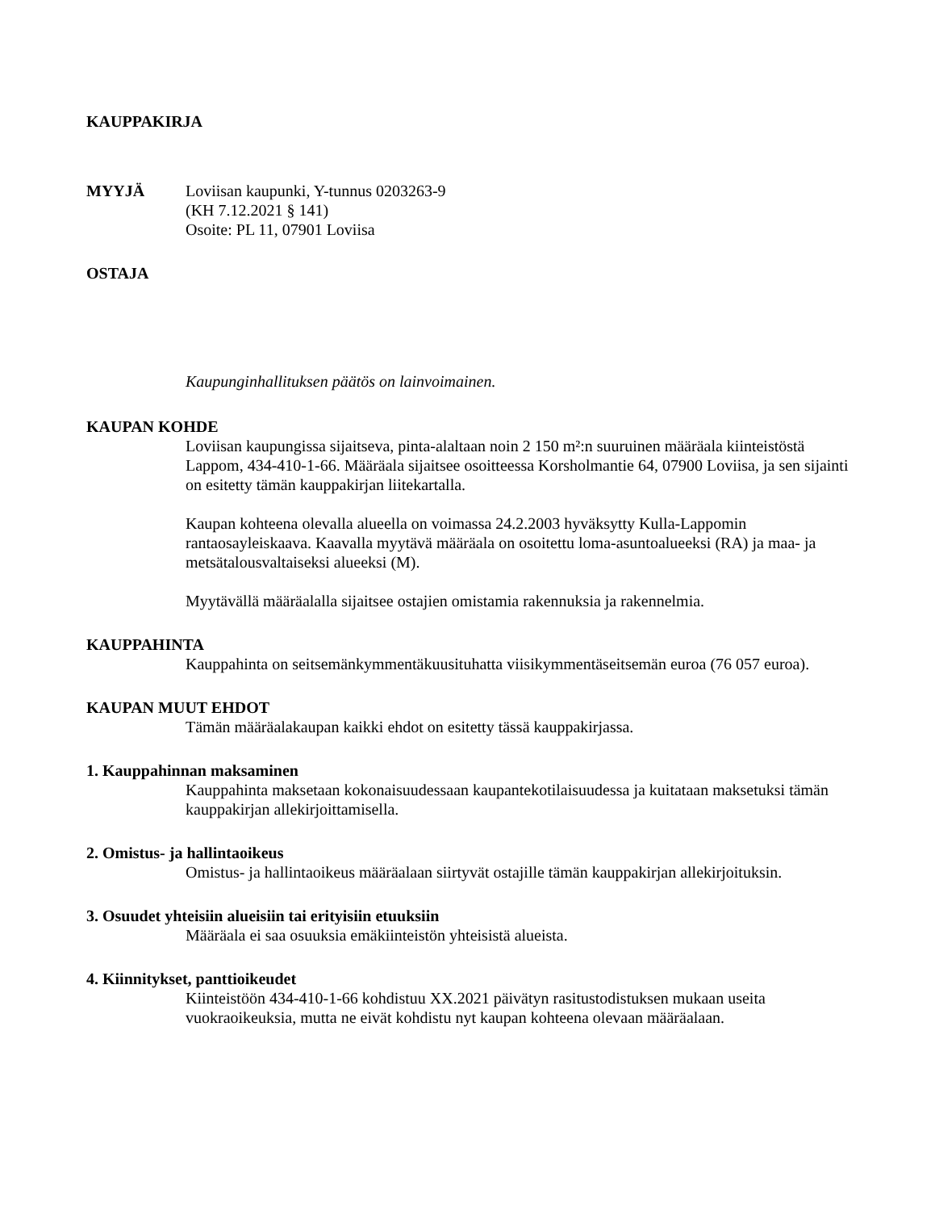KAUPPAKIRJA
MYYJÄ Loviisan kaupunki, Y-tunnus 0203263-9
(KH 7.12.2021 § 141)
Osoite: PL 11, 07901 Loviisa
OSTAJA
Kaupunginhallituksen päätös on lainvoimainen.
KAUPAN KOHDE
Loviisan kaupungissa sijaitseva, pinta-alaltaan noin 2 150 m²:n suuruinen määräala kiinteistöstä Lappom, 434-410-1-66. Määräala sijaitsee osoitteessa Korsholmantie 64, 07900 Loviisa, ja sen sijainti on esitetty tämän kauppakirjan liitekartalla.
Kaupan kohteena olevalla alueella on voimassa 24.2.2003 hyväksytty Kulla-Lappomin rantaosayleiskaava. Kaavalla myytävä määräala on osoitettu loma-asuntoalueeksi (RA) ja maa- ja metsätalousvaltaiseksi alueeksi (M).
Myytävällä määräalalla sijaitsee ostajien omistamia rakennuksia ja rakennelmia.
KAUPPAHINTA
Kauppahinta on seitsemänkymmentäkuusituhatta viisikymmentäseitsemän euroa (76 057 euroa).
KAUPAN MUUT EHDOT
Tämän määräalakaupan kaikki ehdot on esitetty tässä kauppakirjassa.
1. Kauppahinnan maksaminen
Kauppahinta maksetaan kokonaisuudessaan kaupantekotilaisuudessa ja kuitataan maksetuksi tämän kauppakirjan allekirjoittamisella.
2. Omistus- ja hallintaoikeus
Omistus- ja hallintaoikeus määräalaan siirtyvät ostajille tämän kauppakirjan allekirjoituksin.
3. Osuudet yhteisiin alueisiin tai erityisiin etuuksiin
Määräala ei saa osuuksia emäkiinteistön yhteisistä alueista.
4. Kiinnitykset, panttioikeudet
Kiinteistöön 434-410-1-66 kohdistuu XX.2021 päivätyn rasitustodistuksen mukaan useita vuokraoikeuksia, mutta ne eivät kohdistu nyt kaupan kohteena olevaan määräalaan.